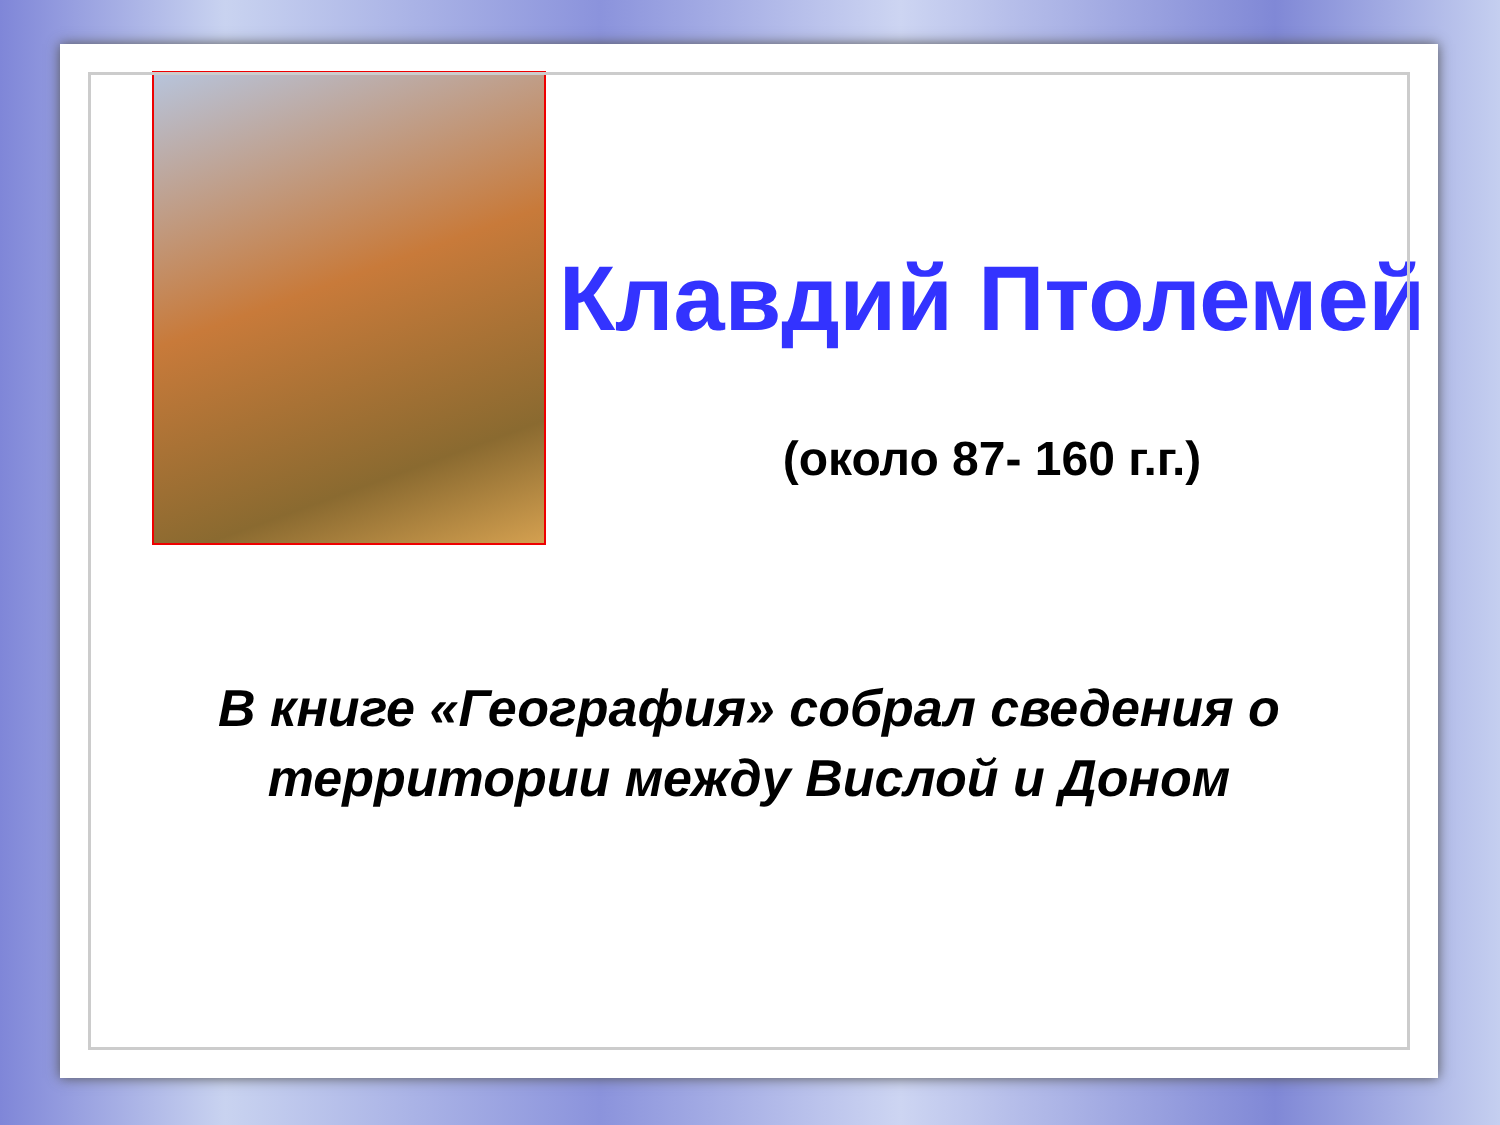Клавдий Птолемей
(около 87- 160 г.г.)
В книге «География» собрал сведения о территории между Вислой и Доном